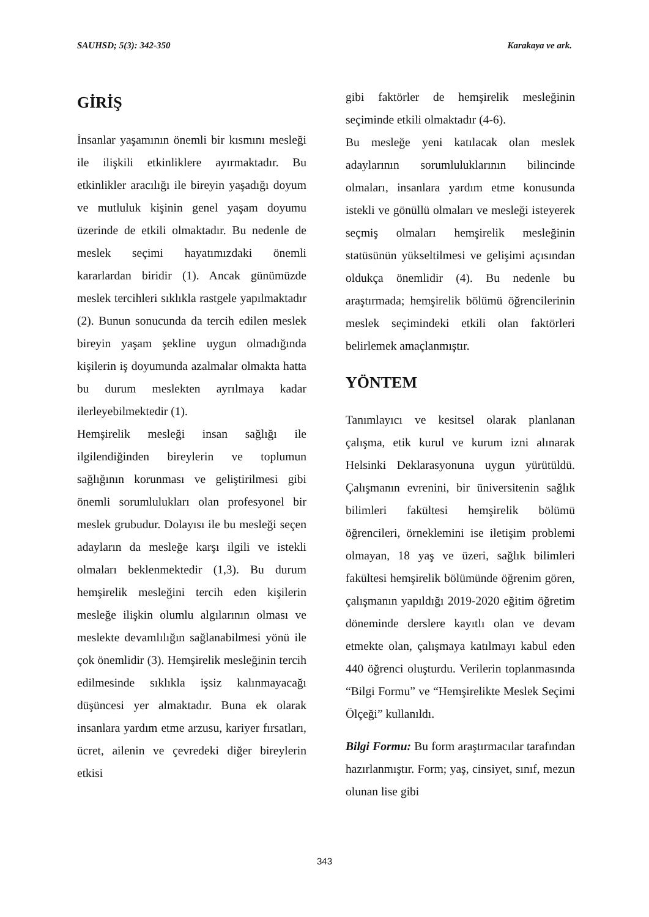SAUHSD; 5(3): 342-350 Karakaya ve ark.
GİRİŞ
İnsanlar yaşamının önemli bir kısmını mesleği ile ilişkili etkinliklere ayırmaktadır. Bu etkinlikler aracılığı ile bireyin yaşadığı doyum ve mutluluk kişinin genel yaşam doyumu üzerinde de etkili olmaktadır. Bu nedenle de meslek seçimi hayatımızdaki önemli kararlardan biridir (1). Ancak günümüzde meslek tercihleri sıklıkla rastgele yapılmaktadır (2). Bunun sonucunda da tercih edilen meslek bireyin yaşam şekline uygun olmadığında kişilerin iş doyumunda azalmalar olmakta hatta bu durum meslekten ayrılmaya kadar ilerleyebilmektedir (1).
Hemşirelik mesleği insan sağlığı ile ilgilendiğinden bireylerin ve toplumun sağlığının korunması ve geliştirilmesi gibi önemli sorumlulukları olan profesyonel bir meslek grubudur. Dolayısı ile bu mesleği seçen adayların da mesleğe karşı ilgili ve istekli olmaları beklenmektedir (1,3). Bu durum hemşirelik mesleğini tercih eden kişilerin mesleğe ilişkin olumlu algılarının olması ve meslekte devamlılığın sağlanabilmesi yönü ile çok önemlidir (3). Hemşirelik mesleğinin tercih edilmesinde sıklıkla işsiz kalınmayacağı düşüncesi yer almaktadır. Buna ek olarak insanlara yardım etme arzusu, kariyer fırsatları, ücret, ailenin ve çevredeki diğer bireylerin etkisi
gibi faktörler de hemşirelik mesleğinin seçiminde etkili olmaktadır (4-6).
Bu mesleğe yeni katılacak olan meslek adaylarının sorumluluklarının bilincinde olmaları, insanlara yardım etme konusunda istekli ve gönüllü olmaları ve mesleği isteyerek seçmiş olmaları hemşirelik mesleğinin statüsünün yükseltilmesi ve gelişimi açısından oldukça önemlidir (4). Bu nedenle bu araştırmada; hemşirelik bölümü öğrencilerinin meslek seçimindeki etkili olan faktörleri belirlemek amaçlanmıştır.
YÖNTEM
Tanımlayıcı ve kesitsel olarak planlanan çalışma, etik kurul ve kurum izni alınarak Helsinki Deklarasyonuna uygun yürütüldü. Çalışmanın evrenini, bir üniversitenin sağlık bilimleri fakültesi hemşirelik bölümü öğrencileri, örneklemini ise iletişim problemi olmayan, 18 yaş ve üzeri, sağlık bilimleri fakültesi hemşirelik bölümünde öğrenim gören, çalışmanın yapıldığı 2019-2020 eğitim öğretim döneminde derslere kayıtlı olan ve devam etmekte olan, çalışmaya katılmayı kabul eden 440 öğrenci oluşturdu. Verilerin toplanmasında “Bilgi Formu” ve “Hemşirelikte Meslek Seçimi Ölçeği” kullanıldı.
Bilgi Formu: Bu form araştırmacılar tarafından hazırlanmıştır. Form; yaş, cinsiyet, sınıf, mezun olunan lise gibi
343